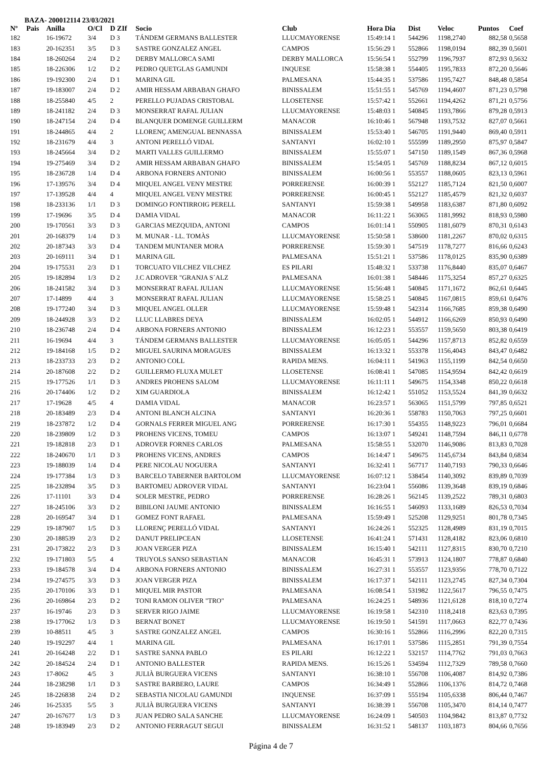BAZA- 200012114 23/03/2021
| Nº | Pais | Anilla | O/Cl | D ZIf | Socio | Club | Hora Dia | Dist | Veloc | Puntos | Coef |
| --- | --- | --- | --- | --- | --- | --- | --- | --- | --- | --- | --- |
| 182 | | 16-19672 | 3/4 | D 3 | TÁNDEM GERMANS BALLESTER | LLUCMAYORENSE | 15:49:14 1 | 544296 | 1198,2740 | 882,58 | 0,5658 |
| 183 | | 20-162351 | 3/5 | D 3 | SASTRE GONZALEZ ANGEL | CAMPOS | 15:56:29 1 | 552866 | 1198,0194 | 882,39 | 0,5601 |
| 184 | | 18-260264 | 2/4 | D 2 | DERBY MALLORCA SAMI | DERBY MALLORCA | 15:56:54 1 | 552799 | 1196,7937 | 872,93 | 0,5632 |
| 185 | | 18-226306 | 1/2 | D 2 | PEDRO QUETGLAS GAMUNDI | INQUESE | 15:58:38 1 | 554405 | 1195,7833 | 872,20 | 0,5646 |
| 186 | | 19-192300 | 2/4 | D 1 | MARINA GIL | PALMESANA | 15:44:35 1 | 537586 | 1195,7427 | 848,48 | 0,5854 |
| 187 | | 19-183007 | 2/4 | D 2 | AMIR HESSAM ARBABAN GHAFO | BINISSALEM | 15:51:55 1 | 545769 | 1194,4607 | 871,23 | 0,5798 |
| 188 | | 18-255840 | 4/5 | 2 | PERELLO PUJADAS CRISTOBAL | LLOSETENSE | 15:57:42 1 | 552661 | 1194,4262 | 871,21 | 0,5756 |
| 189 | | 18-241182 | 2/4 | D 3 | MONSERRAT RAFAL JULIAN | LLUCMAYORENSE | 15:48:03 1 | 540845 | 1193,7866 | 879,28 | 0,5913 |
| 190 | | 18-247154 | 2/4 | D 4 | BLANQUER DOMENGE GUILLERM | MANACOR | 16:10:46 1 | 567948 | 1193,7532 | 827,07 | 0,5661 |
| 191 | | 18-244865 | 4/4 | 2 | LLORENÇ AMENGUAL BENNASSA | BINISSALEM | 15:53:40 1 | 546705 | 1191,9440 | 869,40 | 0,5911 |
| 192 | | 18-231679 | 4/4 | 3 | ANTONI PERELLÓ VIDAL | SANTANYI | 16:02:10 1 | 555599 | 1189,2950 | 875,97 | 0,5847 |
| 193 | | 18-245664 | 3/4 | D 2 | MARTI VALLES GUILLERMO | BINISSALEM | 15:55:07 1 | 547150 | 1189,1549 | 867,36 | 0,5968 |
| 194 | | 19-275469 | 3/4 | D 2 | AMIR HESSAM ARBABAN GHAFO | BINISSALEM | 15:54:05 1 | 545769 | 1188,8234 | 867,12 | 0,6015 |
| 195 | | 18-236728 | 1/4 | D 4 | ARBONA FORNERS ANTONIO | BINISSALEM | 16:00:56 1 | 553557 | 1188,0605 | 823,13 | 0,5961 |
| 196 | | 17-139576 | 3/4 | D 4 | MIQUEL ANGEL VENY MESTRE | PORRERENSE | 16:00:39 1 | 552127 | 1185,7124 | 821,50 | 0,6007 |
| 197 | | 17-139528 | 4/4 | 4 | MIQUEL ANGEL VENY MESTRE | PORRERENSE | 16:00:45 1 | 552127 | 1185,4579 | 821,32 | 0,6037 |
| 198 | | 18-233136 | 1/1 | D 3 | DOMINGO FONTIRROIG PERELL | SANTANYI | 15:59:38 1 | 549958 | 1183,6387 | 871,80 | 0,6092 |
| 199 | | 17-19696 | 3/5 | D 4 | DAMIA VIDAL | MANACOR | 16:11:22 1 | 563065 | 1181,9992 | 818,93 | 0,5980 |
| 200 | | 19-170561 | 3/3 | D 3 | GARCIAS MEZQUIDA, ANTONI | CAMPOS | 16:01:14 1 | 550905 | 1181,6079 | 870,31 | 0,6143 |
| 201 | | 20-168379 | 1/4 | D 3 | M. MUNAR - LL. TOMÀS | LLUCMAYORENSE | 15:50:58 1 | 538600 | 1181,2267 | 870,02 | 0,6315 |
| 202 | | 20-187343 | 3/3 | D 4 | TANDEM MUNTANER MORA | PORRERENSE | 15:59:30 1 | 547519 | 1178,7277 | 816,66 | 0,6243 |
| 203 | | 20-169111 | 3/4 | D 1 | MARINA GIL | PALMESANA | 15:51:21 1 | 537586 | 1178,0125 | 835,90 | 0,6389 |
| 204 | | 19-175531 | 2/3 | D 1 | TORCUATO VILCHEZ VILCHEZ | ES PILARI | 15:48:32 1 | 533738 | 1176,8440 | 835,07 | 0,6467 |
| 205 | | 19-182894 | 1/3 | D 2 | J.C ADROVER "GRANJA S´ALZ | PALMESANA | 16:01:38 1 | 548446 | 1175,3254 | 857,27 | 0,6325 |
| 206 | | 18-241582 | 3/4 | D 3 | MONSERRAT RAFAL JULIAN | LLUCMAYORENSE | 15:56:48 1 | 540845 | 1171,1672 | 862,61 | 0,6445 |
| 207 | | 17-14899 | 4/4 | 3 | MONSERRAT RAFAL JULIAN | LLUCMAYORENSE | 15:58:25 1 | 540845 | 1167,0815 | 859,61 | 0,6476 |
| 208 | | 19-177240 | 3/4 | D 3 | MIQUEL ANGEL OLLER | LLUCMAYORENSE | 15:59:48 1 | 542314 | 1166,7685 | 859,38 | 0,6490 |
| 209 | | 18-244928 | 3/3 | D 2 | LLUC LLABRES DEYA | BINISSALEM | 16:02:05 1 | 544912 | 1166,6269 | 850,93 | 0,6490 |
| 210 | | 18-236748 | 2/4 | D 4 | ARBONA FORNERS ANTONIO | BINISSALEM | 16:12:23 1 | 553557 | 1159,5650 | 803,38 | 0,6419 |
| 211 | | 16-19694 | 4/4 | 3 | TÁNDEM GERMANS BALLESTER | LLUCMAYORENSE | 16:05:05 1 | 544296 | 1157,8713 | 852,82 | 0,6559 |
| 212 | | 19-184168 | 1/5 | D 2 | MIGUEL SAURINA MORAGUES | BINISSALEM | 16:13:32 1 | 553378 | 1156,4043 | 843,47 | 0,6482 |
| 213 | | 18-233733 | 2/3 | D 2 | ANTONIO COLL | RAPIDA MENS. | 16:04:11 1 | 541963 | 1155,1199 | 842,54 | 0,6650 |
| 214 | | 20-187608 | 2/2 | D 2 | GUILLERMO FLUXA MULET | LLOSETENSE | 16:08:41 1 | 547085 | 1154,9594 | 842,42 | 0,6619 |
| 215 | | 19-177526 | 1/1 | D 3 | ANDRES PROHENS SALOM | LLUCMAYORENSE | 16:11:11 1 | 549675 | 1154,3348 | 850,22 | 0,6618 |
| 216 | | 20-174406 | 1/2 | D 2 | XIM GUARDIOLA | BINISSALEM | 16:12:42 1 | 551052 | 1153,5524 | 841,39 | 0,6632 |
| 217 | | 17-19628 | 4/5 | 4 | DAMIA VIDAL | MANACOR | 16:23:57 1 | 563065 | 1151,5799 | 797,85 | 0,6521 |
| 218 | | 20-183489 | 2/3 | D 4 | ANTONI BLANCH ALCINA | SANTANYI | 16:20:36 1 | 558783 | 1150,7063 | 797,25 | 0,6601 |
| 219 | | 18-237872 | 1/2 | D 4 | GORNALS FERRER MIGUEL ANG | PORRERENSE | 16:17:30 1 | 554355 | 1148,9223 | 796,01 | 0,6684 |
| 220 | | 18-239809 | 1/2 | D 3 | PROHENS VICENS, TOMEU | CAMPOS | 16:13:07 1 | 549241 | 1148,7594 | 846,11 | 0,6778 |
| 221 | | 19-182818 | 2/3 | D 1 | ADROVER FORNES CARLOS | PALMESANA | 15:58:55 1 | 532070 | 1146,9086 | 813,83 | 0,7028 |
| 222 | | 18-240670 | 1/1 | D 3 | PROHENS VICENS, ANDRES | CAMPOS | 16:14:47 1 | 549675 | 1145,6734 | 843,84 | 0,6834 |
| 223 | | 19-188039 | 1/4 | D 4 | PERE NICOLAU NOGUERA | SANTANYI | 16:32:41 1 | 567717 | 1140,7193 | 790,33 | 0,6646 |
| 224 | | 19-177384 | 1/3 | D 3 | BARCELO TABERNER BARTOLOM | LLUCMAYORENSE | 16:07:12 1 | 538454 | 1140,3092 | 839,89 | 0,7039 |
| 225 | | 18-232894 | 3/5 | D 3 | BARTOMEU ADROVER VIDAL | SANTANYI | 16:23:04 1 | 556086 | 1139,3648 | 839,19 | 0,6846 |
| 226 | | 17-11101 | 3/3 | D 4 | SOLER MESTRE, PEDRO | PORRERENSE | 16:28:26 1 | 562145 | 1139,2522 | 789,31 | 0,6803 |
| 227 | | 18-245106 | 3/3 | D 2 | BIBILONI JAUME ANTONIO | BINISSALEM | 16:16:55 1 | 546093 | 1133,1689 | 826,53 | 0,7034 |
| 228 | | 20-169547 | 3/4 | D 1 | GOMEZ FONT RAFAEL | PALMESANA | 15:59:49 1 | 525208 | 1129,9251 | 801,78 | 0,7345 |
| 229 | | 19-187907 | 1/5 | D 3 | LLORENÇ PERELLÓ VIDAL | SANTANYI | 16:24:26 1 | 552325 | 1128,4989 | 831,19 | 0,7015 |
| 230 | | 20-188539 | 2/3 | D 2 | DANUT PRELIPCEAN | LLOSETENSE | 16:41:24 1 | 571431 | 1128,4182 | 823,06 | 0,6810 |
| 231 | | 20-173822 | 2/3 | D 3 | JOAN VERGER PIZA | BINISSALEM | 16:15:40 1 | 542111 | 1127,8315 | 830,70 | 0,7210 |
| 232 | | 19-171803 | 5/5 | 4 | TRUYOLS SANSO SEBASTIAN | MANACOR | 16:45:31 1 | 573913 | 1124,1807 | 778,87 | 0,6840 |
| 233 | | 19-184578 | 3/4 | D 4 | ARBONA FORNERS ANTONIO | BINISSALEM | 16:27:31 1 | 553557 | 1123,9356 | 778,70 | 0,7122 |
| 234 | | 19-274575 | 3/3 | D 3 | JOAN VERGER PIZA | BINISSALEM | 16:17:37 1 | 542111 | 1123,2745 | 827,34 | 0,7304 |
| 235 | | 20-170106 | 3/3 | D 1 | MIQUEL MIR PASTOR | PALMESANA | 16:08:54 1 | 531982 | 1122,5617 | 796,55 | 0,7475 |
| 236 | | 20-169864 | 2/3 | D 2 | TONI RAMON OLIVER "TRO" | PALMESANA | 16:24:25 1 | 548936 | 1121,6128 | 818,10 | 0,7274 |
| 237 | | 16-19746 | 2/3 | D 3 | SERVER RIGO JAIME | LLUCMAYORENSE | 16:19:58 1 | 542310 | 1118,2418 | 823,63 | 0,7395 |
| 238 | | 19-177062 | 1/3 | D 3 | BERNAT BONET | LLUCMAYORENSE | 16:19:50 1 | 541591 | 1117,0663 | 822,77 | 0,7436 |
| 239 | | 10-88511 | 4/5 | 3 | SASTRE GONZALEZ ANGEL | CAMPOS | 16:30:16 1 | 552866 | 1116,2996 | 822,20 | 0,7315 |
| 240 | | 19-192297 | 4/4 | 1 | MARINA GIL | PALMESANA | 16:17:01 1 | 537586 | 1115,2851 | 791,39 | 0,7554 |
| 241 | | 20-164248 | 2/2 | D 1 | SASTRE SANNA PABLO | ES PILARI | 16:12:22 1 | 532157 | 1114,7762 | 791,03 | 0,7663 |
| 242 | | 20-184524 | 2/4 | D 1 | ANTONIO BALLESTER | RAPIDA MENS. | 16:15:26 1 | 534594 | 1112,7329 | 789,58 | 0,7660 |
| 243 | | 17-8062 | 4/5 | 3 | JULIÀ BURGUERA VICENS | SANTANYI | 16:38:10 1 | 556708 | 1106,4087 | 814,92 | 0,7386 |
| 244 | | 18-238298 | 1/1 | D 3 | SASTRE BARBERO, LAURE | CAMPOS | 16:34:49 1 | 552866 | 1106,1376 | 814,72 | 0,7468 |
| 245 | | 18-226838 | 2/4 | D 2 | SEBASTIA NICOLAU GAMUNDI | INQUENSE | 16:37:09 1 | 555194 | 1105,6338 | 806,44 | 0,7467 |
| 246 | | 16-25335 | 5/5 | 3 | JULIÀ BURGUERA VICENS | SANTANYI | 16:38:39 1 | 556708 | 1105,3470 | 814,14 | 0,7477 |
| 247 | | 20-167677 | 1/3 | D 3 | JUAN PEDRO SALA SANCHE | LLUCMAYORENSE | 16:24:09 1 | 540503 | 1104,9842 | 813,87 | 0,7732 |
| 248 | | 19-183949 | 2/3 | D 2 | ANTONIO FERRAGUT SEGUI | BINISSALEM | 16:31:52 1 | 548137 | 1103,1873 | 804,66 | 0,7656 |
Página 4 de 7